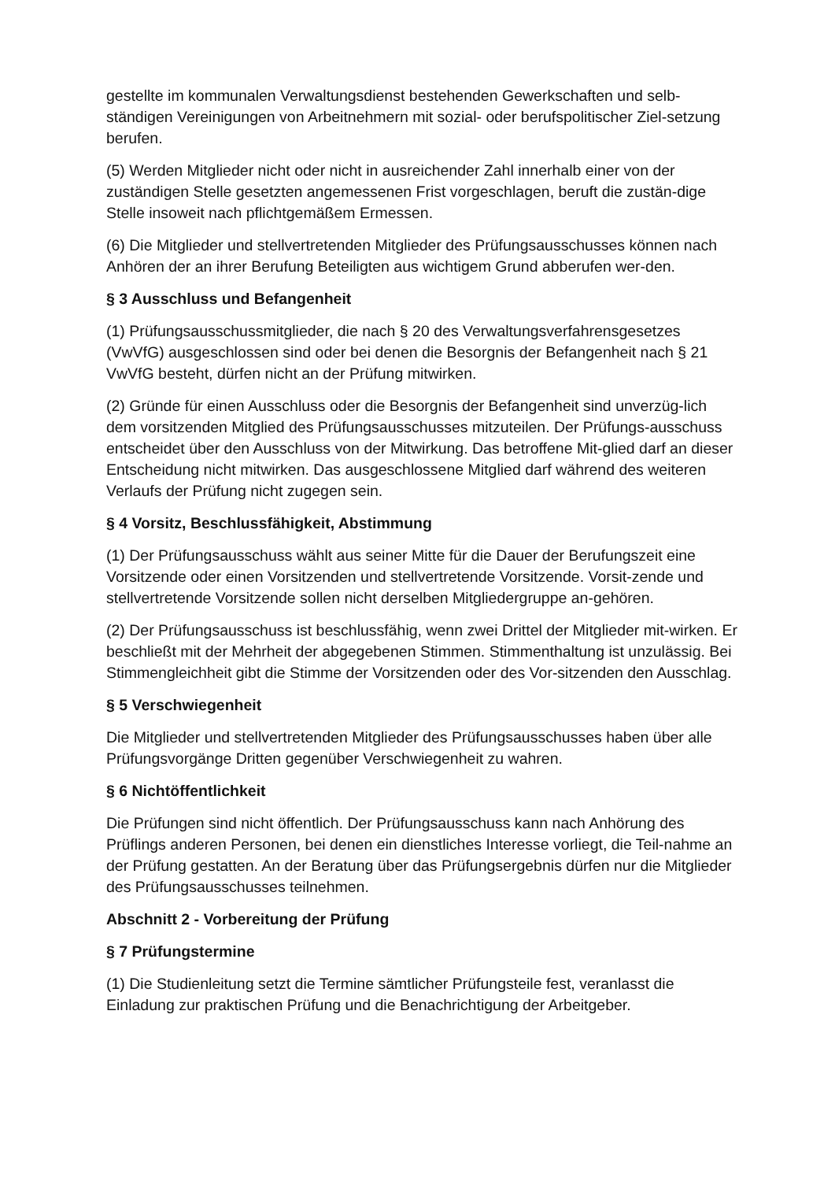gestellte im kommunalen Verwaltungsdienst bestehenden Gewerkschaften und selb-ständigen Vereinigungen von Arbeitnehmern mit sozial- oder berufspolitischer Ziel-setzung berufen.
(5) Werden Mitglieder nicht oder nicht in ausreichender Zahl innerhalb einer von der zuständigen Stelle gesetzten angemessenen Frist vorgeschlagen, beruft die zustän-dige Stelle insoweit nach pflichtgemäßem Ermessen.
(6) Die Mitglieder und stellvertretenden Mitglieder des Prüfungsausschusses können nach Anhören der an ihrer Berufung Beteiligten aus wichtigem Grund abberufen wer-den.
§ 3 Ausschluss und Befangenheit
(1) Prüfungsausschussmitglieder, die nach § 20 des Verwaltungsverfahrensgesetzes (VwVfG) ausgeschlossen sind oder bei denen die Besorgnis der Befangenheit nach § 21 VwVfG besteht, dürfen nicht an der Prüfung mitwirken.
(2) Gründe für einen Ausschluss oder die Besorgnis der Befangenheit sind unverzüg-lich dem vorsitzenden Mitglied des Prüfungsausschusses mitzuteilen. Der Prüfungs-ausschuss entscheidet über den Ausschluss von der Mitwirkung. Das betroffene Mit-glied darf an dieser Entscheidung nicht mitwirken. Das ausgeschlossene Mitglied darf während des weiteren Verlaufs der Prüfung nicht zugegen sein.
§ 4 Vorsitz, Beschlussfähigkeit, Abstimmung
(1) Der Prüfungsausschuss wählt aus seiner Mitte für die Dauer der Berufungszeit eine Vorsitzende oder einen Vorsitzenden und stellvertretende Vorsitzende. Vorsit-zende und stellvertretende Vorsitzende sollen nicht derselben Mitgliedergruppe an-gehören.
(2) Der Prüfungsausschuss ist beschlussfähig, wenn zwei Drittel der Mitglieder mit-wirken. Er beschließt mit der Mehrheit der abgegebenen Stimmen. Stimmenthaltung ist unzulässig. Bei Stimmengleichheit gibt die Stimme der Vorsitzenden oder des Vor-sitzenden den Ausschlag.
§ 5 Verschwiegenheit
Die Mitglieder und stellvertretenden Mitglieder des Prüfungsausschusses haben über alle Prüfungsvorgänge Dritten gegenüber Verschwiegenheit zu wahren.
§ 6 Nichtöffentlichkeit
Die Prüfungen sind nicht öffentlich. Der Prüfungsausschuss kann nach Anhörung des Prüflings anderen Personen, bei denen ein dienstliches Interesse vorliegt, die Teil-nahme an der Prüfung gestatten. An der Beratung über das Prüfungsergebnis dürfen nur die Mitglieder des Prüfungsausschusses teilnehmen.
Abschnitt 2 - Vorbereitung der Prüfung
§ 7 Prüfungstermine
(1) Die Studienleitung setzt die Termine sämtlicher Prüfungsteile fest, veranlasst die Einladung zur praktischen Prüfung und die Benachrichtigung der Arbeitgeber.